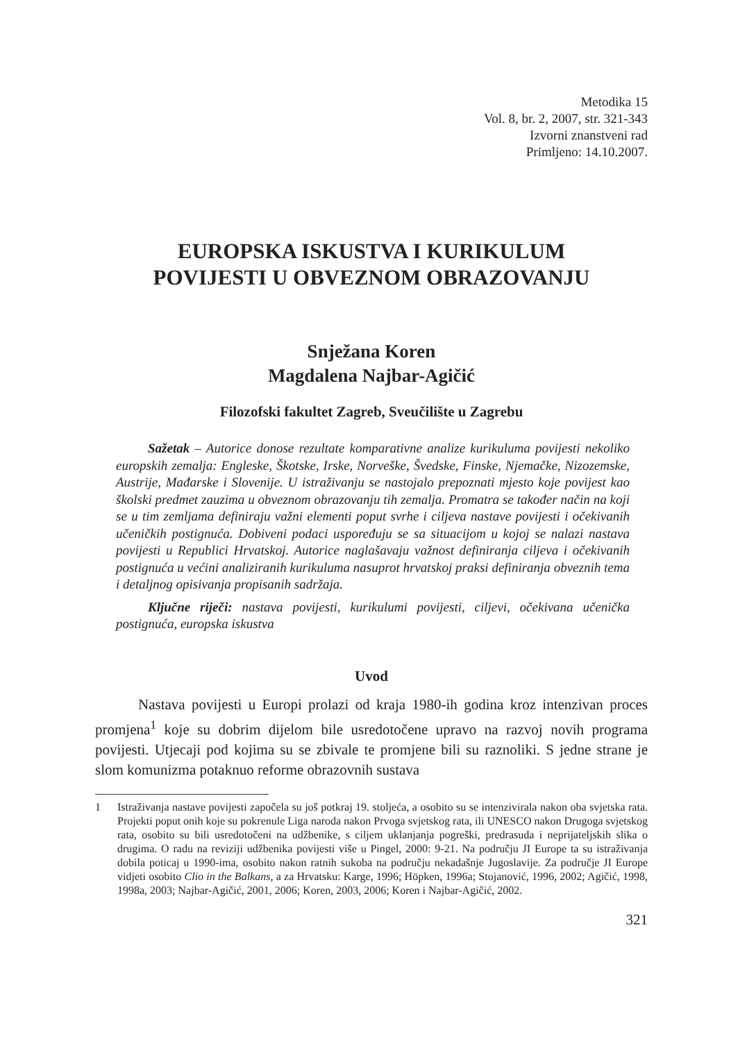Metodika 15
Vol. 8, br. 2, 2007, str. 321-343
Izvorni znanstveni rad
Primljeno: 14.10.2007.
EUROPSKA ISKUSTVA I KURIKULUM
POVIJESTI U OBVEZNOM OBRAZOVANJU
Snježana Koren
Magdalena Najbar-Agičić
Filozofski fakultet Zagreb, Sveučilište u Zagrebu
Sažetak – Autorice donose rezultate komparativne analize kurikuluma povijesti nekoliko europskih zemalja: Engleske, Škotske, Irske, Norveške, Švedske, Finske, Njemačke, Nizozemske, Austrije, Mađarske i Slovenije. U istraživanju se nastojalo prepoznati mjesto koje povijest kao školski predmet zauzima u obveznom obrazovanju tih zemalja. Promatra se također način na koji se u tim zemljama definiraju važni elementi poput svrhe i ciljeva nastave povijesti i očekivanih učeničkih postignuća. Dobiveni podaci uspoređuju se sa situacijom u kojoj se nalazi nastava povijesti u Republici Hrvatskoj. Autorice naglašavaju važnost definiranja ciljeva i očekivanih postignuća u većini analiziranih kurikuluma nasuprot hrvatskoj praksi definiranja obveznih tema i detaljnog opisivanja propisanih sadržaja.
Ključne riječi: nastava povijesti, kurikulumi povijesti, ciljevi, očekivana učenička postignuća, europska iskustva
Uvod
Nastava povijesti u Europi prolazi od kraja 1980-ih godina kroz intenzivan proces promjena<sup>1</sup> koje su dobrim dijelom bile usredotočene upravo na razvoj novih programa povijesti. Utjecaji pod kojima su se zbivale te promjene bili su raznoliki. S jedne strane je slom komunizma potaknuo reforme obrazovnih sustava
1 Istraživanja nastave povijesti započela su još potkraj 19. stoljeća, a osobito su se intenzivirala nakon oba svjetska rata. Projekti poput onih koje su pokrenule Liga naroda nakon Prvoga svjetskog rata, ili UNESCO nakon Drugoga svjetskog rata, osobito su bili usredotočeni na udžbenike, s ciljem uklanjanja pogreški, predrasuda i neprijateljskih slika o drugima. O radu na reviziji udžbenika povijesti više u Pingel, 2000: 9-21. Na području JI Europe ta su istraživanja dobila poticaj u 1990-ima, osobito nakon ratnih sukoba na području nekadašnje Jugoslavije. Za područje JI Europe vidjeti osobito Clio in the Balkans, a za Hrvatsku: Karge, 1996; Höpken, 1996a; Stojanović, 1996, 2002; Agičić, 1998, 1998a, 2003; Najbar-Agičić, 2001, 2006; Koren, 2003, 2006; Koren i Najbar-Agičić, 2002.
321